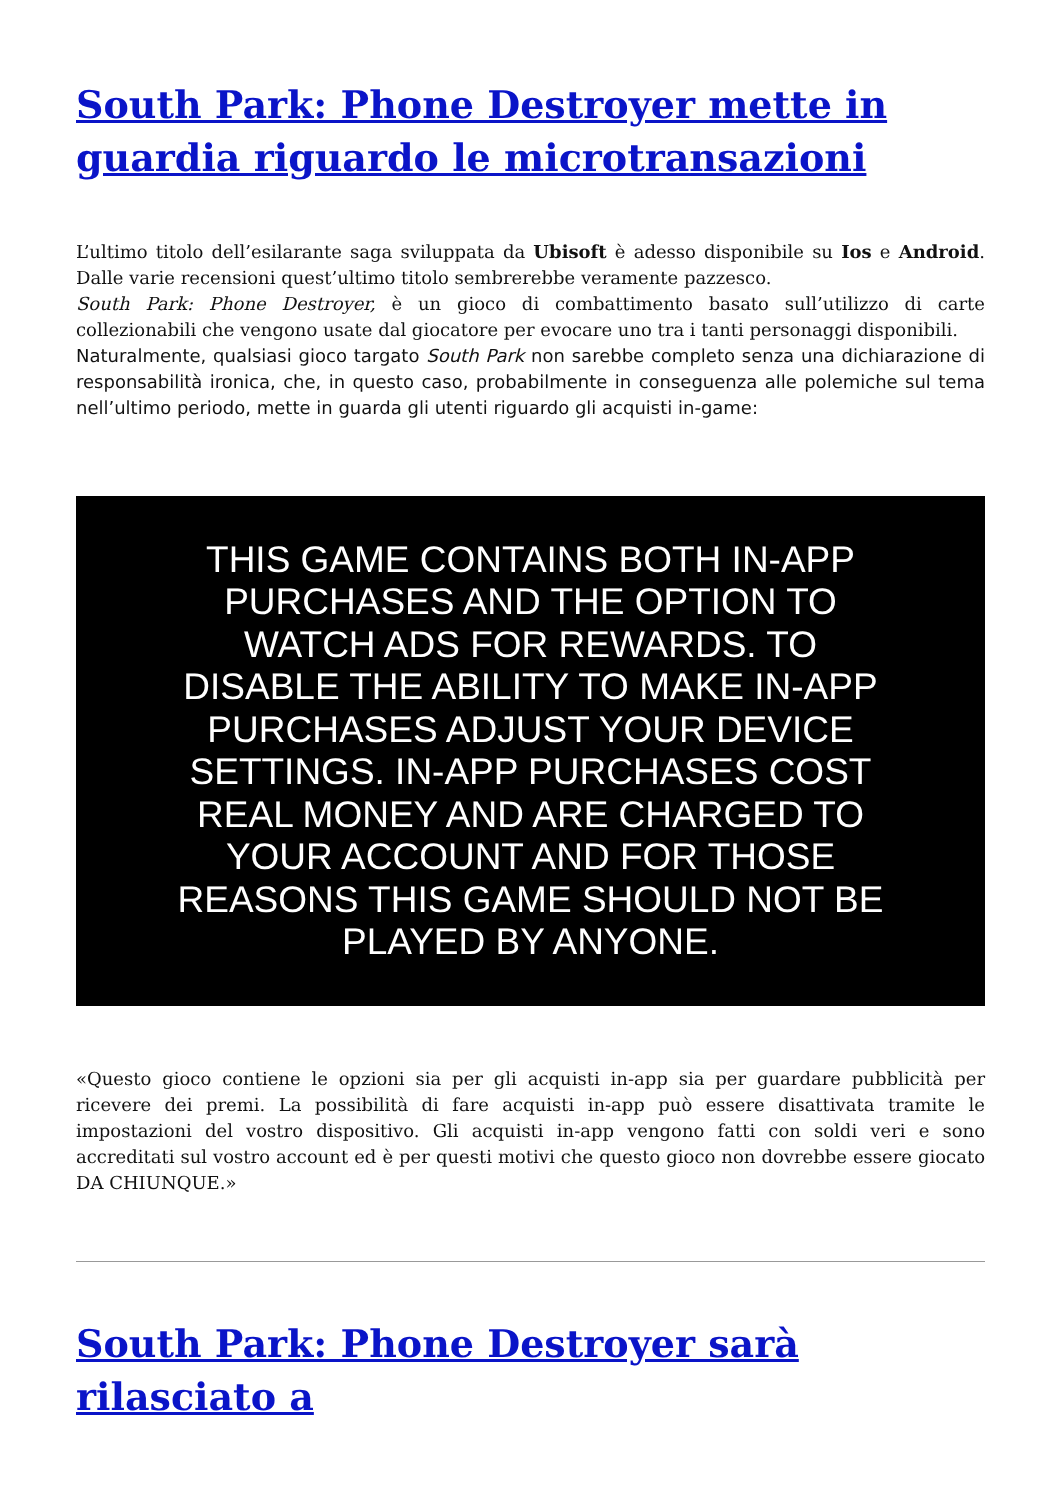South Park: Phone Destroyer mette in guardia riguardo le microtransazioni
L’ultimo titolo dell’esilarante saga sviluppata da Ubisoft è adesso disponibile su Ios e Android. Dalle varie recensioni quest’ultimo titolo sembrerebbe veramente pazzesco.
South Park: Phone Destroyer, è un gioco di combattimento basato sull’utilizzo di carte collezionabili che vengono usate dal giocatore per evocare uno tra i tanti personaggi disponibili.
Naturalmente, qualsiasi gioco targato South Park non sarebbe completo senza una dichiarazione di responsabilità ironica, che, in questo caso, probabilmente in conseguenza alle polemiche sul tema nell’ultimo periodo, mette in guarda gli utenti riguardo gli acquisti in-game:
THIS GAME CONTAINS BOTH IN-APP PURCHASES AND THE OPTION TO WATCH ADS FOR REWARDS. TO DISABLE THE ABILITY TO MAKE IN-APP PURCHASES ADJUST YOUR DEVICE SETTINGS. IN-APP PURCHASES COST REAL MONEY AND ARE CHARGED TO YOUR ACCOUNT AND FOR THOSE REASONS THIS GAME SHOULD NOT BE PLAYED BY ANYONE.
«Questo gioco contiene le opzioni sia per gli acquisti in-app sia per guardare pubblicità per ricevere dei premi. La possibilità di fare acquisti in-app può essere disattivata tramite le impostazioni del vostro dispositivo. Gli acquisti in-app vengono fatti con soldi veri e sono accreditati sul vostro account ed è per questi motivi che questo gioco non dovrebbe essere giocato DA CHIUNQUE.»
South Park: Phone Destroyer sarà rilasciato a